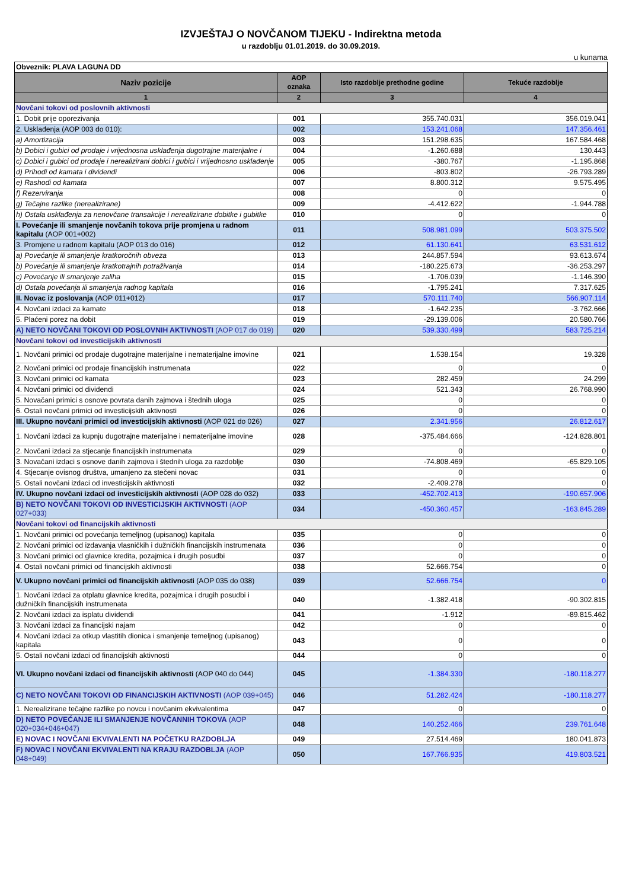IZVJEŠTAJ O NOVČANOM TIJEKU - Indirektna metoda
u razdoblju 01.01.2019. do 30.09.2019.
u kunama
| Obveznik: PLAVA LAGUNA DD | | | |
| Naziv pozicije | AOP oznaka | Isto razdoblje prethodne godine | Tekuće razdoblje |
| 1 | 2 | 3 | 4 |
| Novčani tokovi od poslovnih aktivnosti | | | |
| 1. Dobit prije oporezivanja | 001 | 355.740.031 | 356.019.041 |
| 2. Usklađenja (AOP 003 do 010): | 002 | 153.241.068 | 147.356.461 |
| a) Amortizacija | 003 | 151.298.635 | 167.584.468 |
| b) Dobici i gubici od prodaje i vrijednosna usklađenja dugotrajne materijalne i | 004 | -1.260.688 | 130.443 |
| c) Dobici i gubici od prodaje i nerealizirani dobici i gubici i vrijednosno usklađenje | 005 | -380.767 | -1.195.868 |
| d) Prihodi od kamata i dividendi | 006 | -803.802 | -26.793.289 |
| e) Rashodi od kamata | 007 | 8.800.312 | 9.575.495 |
| f) Rezerviranja | 008 | 0 | 0 |
| g) Tečajne razlike (nerealizirane) | 009 | -4.412.622 | -1.944.788 |
| h) Ostala usklađenja za nenovčane transakcije i nerealizirane dobitke i gubitke | 010 | 0 | 0 |
| I. Povećanje ili smanjenje novčanih tokova prije promjena u radnom kapitalu (AOP 001+002) | 011 | 508.981.099 | 503.375.502 |
| 3. Promjene u radnom kapitalu (AOP 013 do 016) | 012 | 61.130.641 | 63.531.612 |
| a) Povećanje ili smanjenje kratkoročnih obveza | 013 | 244.857.594 | 93.613.674 |
| b) Povećanje ili smanjenje kratkotrajnih potraživanja | 014 | -180.225.673 | -36.253.297 |
| c) Povećanje ili smanjenje zaliha | 015 | -1.706.039 | -1.146.390 |
| d) Ostala povećanja ili smanjenja radnog kapitala | 016 | -1.795.241 | 7.317.625 |
| II. Novac iz poslovanja (AOP 011+012) | 017 | 570.111.740 | 566.907.114 |
| 4. Novčani izdaci za kamate | 018 | -1.642.235 | -3.762.666 |
| 5. Plaćeni porez na dobit | 019 | -29.139.006 | 20.580.766 |
| A) NETO NOVČANI TOKOVI OD POSLOVNIH AKTIVNOSTI (AOP 017 do 019) | 020 | 539.330.499 | 583.725.214 |
| Novčani tokovi od investicijskih aktivnosti | | | |
| 1. Novčani primici od prodaje dugotrajne materijalne i nematerijalne imovine | 021 | 1.538.154 | 19.328 |
| 2. Novčani primici od prodaje financijskih instrumenata | 022 | 0 | 0 |
| 3. Novčani primici od kamata | 023 | 282.459 | 24.299 |
| 4. Novčani primici od dividendi | 024 | 521.343 | 26.768.990 |
| 5. Novačani primici s osnove povrata danih zajmova i štednih uloga | 025 | 0 | 0 |
| 6. Ostali novčani primici od investicijskih aktivnosti | 026 | 0 | 0 |
| III. Ukupno novčani primici od investicijskih aktivnosti (AOP 021 do 026) | 027 | 2.341.956 | 26.812.617 |
| 1. Novčani izdaci za kupnju dugotrajne materijalne i nematerijalne imovine | 028 | -375.484.666 | -124.828.801 |
| 2. Novčani izdaci za stjecanje financijskih instrumenata | 029 | 0 | 0 |
| 3. Novačani izdaci s osnove danih zajmova i štednih uloga za razdoblje | 030 | -74.808.469 | -65.829.105 |
| 4. Stjecanje ovisnog društva, umanjeno za stečeni novac | 031 | 0 | 0 |
| 5. Ostali novčani izdaci od investicijskih aktivnosti | 032 | -2.409.278 | 0 |
| IV. Ukupno novčani izdaci od investicijskih aktivnosti (AOP 028 do 032) | 033 | -452.702.413 | -190.657.906 |
| B) NETO NOVČANI TOKOVI OD INVESTICIJSKIH AKTIVNOSTI (AOP 027+033) | 034 | -450.360.457 | -163.845.289 |
| Novčani tokovi od financijskih aktivnosti | | | |
| 1. Novčani primici od povećanja temeljnog (upisanog) kapitala | 035 | 0 | 0 |
| 2. Novčani primici od izdavanja vlasničkih i dužničkih financijskih instrumenata | 036 | 0 | 0 |
| 3. Novčani primici od glavnice kredita, pozajmica i drugih posudbi | 037 | 0 | 0 |
| 4. Ostali novčani primici od financijskih aktivnosti | 038 | 52.666.754 | 0 |
| V. Ukupno novčani primici od financijskih aktivnosti (AOP 035 do 038) | 039 | 52.666.754 | 0 |
| 1. Novčani izdaci za otplatu glavnice kredita, pozajmica i drugih posudbi i dužničkih financijskih instrumenata | 040 | -1.382.418 | -90.302.815 |
| 2. Novčani izdaci za isplatu dividendi | 041 | -1.912 | -89.815.462 |
| 3. Novčani izdaci za financijski najam | 042 | 0 | 0 |
| 4. Novčani izdaci za otkup vlastitih dionica i smanjenje temeljnog (upisanog) kapitala | 043 | 0 | 0 |
| 5. Ostali novčani izdaci od financijskih aktivnosti | 044 | 0 | 0 |
| VI. Ukupno novčani izdaci od financijskih aktivnosti (AOP 040 do 044) | 045 | -1.384.330 | -180.118.277 |
| C) NETO NOVČANI TOKOVI OD FINANCIJSKIH AKTIVNOSTI (AOP 039+045) | 046 | 51.282.424 | -180.118.277 |
| 1. Nerealizirane tečajne razlike po novcu i novčanim ekvivalentima | 047 | 0 | 0 |
| D) NETO POVEĆANJE ILI SMANJENJE NOVČANNIH TOKOVA (AOP 020+034+046+047) | 048 | 140.252.466 | 239.761.648 |
| E) NOVAC I NOVČANI EKVIVALENTI NA POČETKU RAZDOBLJA | 049 | 27.514.469 | 180.041.873 |
| F) NOVAC I NOVČANI EKVIVALENTI NA KRAJU RAZDOBLJA (AOP 048+049) | 050 | 167.766.935 | 419.803.521 |